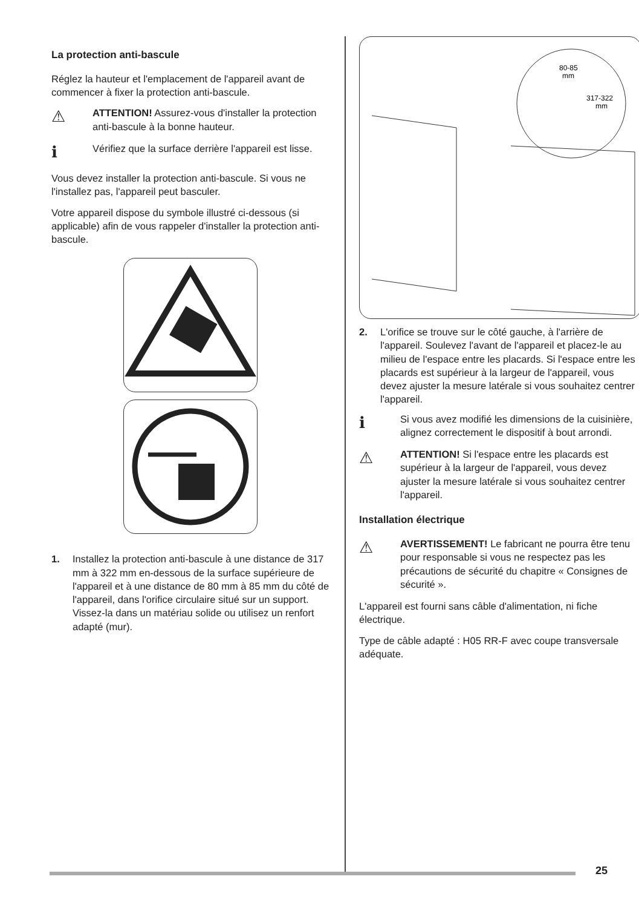La protection anti-bascule
Réglez la hauteur et l'emplacement de l'appareil avant de commencer à fixer la protection anti-bascule.
⚠
ATTENTION! Assurez-vous d'installer la protection anti-bascule à la bonne hauteur.
ℹ
Vérifiez que la surface derrière l'appareil est lisse.
Vous devez installer la protection anti-bascule. Si vous ne l'installez pas, l'appareil peut basculer.
Votre appareil dispose du symbole illustré ci-dessous (si applicable) afin de vous rappeler d'installer la protection anti-bascule.
1. Installez la protection anti-bascule à une distance de 317 mm à 322 mm en-dessous de la surface supérieure de l'appareil et à une distance de 80 mm à 85 mm du côté de l'appareil, dans l'orifice circulaire situé sur un support. Vissez-la dans un matériau solide ou utilisez un renfort adapté (mur).
80-85
mm
317-322
mm
2. L'orifice se trouve sur le côté gauche, à l'arrière de l'appareil. Soulevez l'avant de l'appareil et placez-le au milieu de l'espace entre les placards. Si l'espace entre les placards est supérieur à la largeur de l'appareil, vous devez ajuster la mesure latérale si vous souhaitez centrer l'appareil.
ℹ
Si vous avez modifié les dimensions de la cuisinière, alignez correctement le dispositif à bout arrondi.
⚠
ATTENTION! Si l'espace entre les placards est supérieur à la largeur de l'appareil, vous devez ajuster la mesure latérale si vous souhaitez centrer l'appareil.
Installation électrique
⚠
AVERTISSEMENT! Le fabricant ne pourra être tenu pour responsable si vous ne respectez pas les précautions de sécurité du chapitre « Consignes de sécurité ».
L'appareil est fourni sans câble d'alimentation, ni fiche électrique.
Type de câble adapté : H05 RR-F avec coupe transversale adéquate.
25